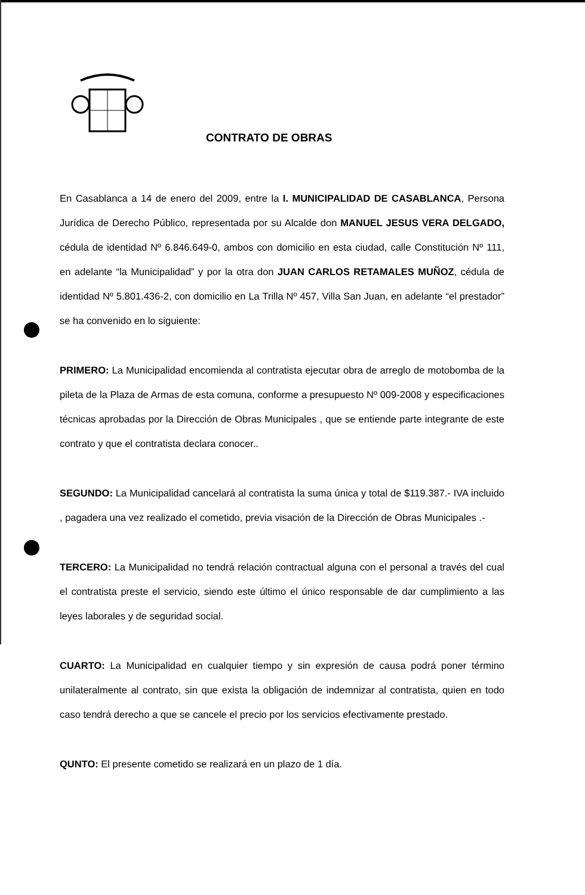CONTRATO DE OBRAS
En Casablanca a 14 de enero del 2009, entre la I. MUNICIPALIDAD DE CASABLANCA, Persona Jurídica de Derecho Público, representada por su Alcalde don MANUEL JESUS VERA DELGADO, cédula de identidad Nº 6.846.649-0, ambos con domicilio en esta ciudad, calle Constitución Nº 111, en adelante “la Municipalidad” y por la otra don JUAN CARLOS RETAMALES MUÑOZ, cédula de identidad Nº 5.801.436-2, con domicilio en La Trilla Nº 457, Villa San Juan, en adelante “el prestador” se ha convenido en lo siguiente:
PRIMERO: La Municipalidad encomienda al contratista ejecutar obra de arreglo de motobomba de la pileta de la Plaza de Armas de esta comuna, conforme a presupuesto Nº 009-2008 y especificaciones técnicas aprobadas por la Dirección de Obras Municipales , que se entiende parte integrante de este contrato y que el contratista declara conocer..
SEGUNDO: La Municipalidad cancelará al contratista la suma única y total de $119.387.- IVA incluido , pagadera una vez realizado el cometido, previa visación de la Dirección de Obras Municipales .-
TERCERO: La Municipalidad no tendrá relación contractual alguna con el personal a través del cual el contratista preste el servicio, siendo este último el único responsable de dar cumplimiento a las leyes laborales y de seguridad social.
CUARTO: La Municipalidad en cualquier tiempo y sin expresión de causa podrá poner término unilateralmente al contrato, sin que exista la obligación de indemnizar al contratista, quien en todo caso tendrá derecho a que se cancele el precio por los servicios efectivamente prestado.
QUNTO: El presente cometido se realizará en un plazo de 1 día.